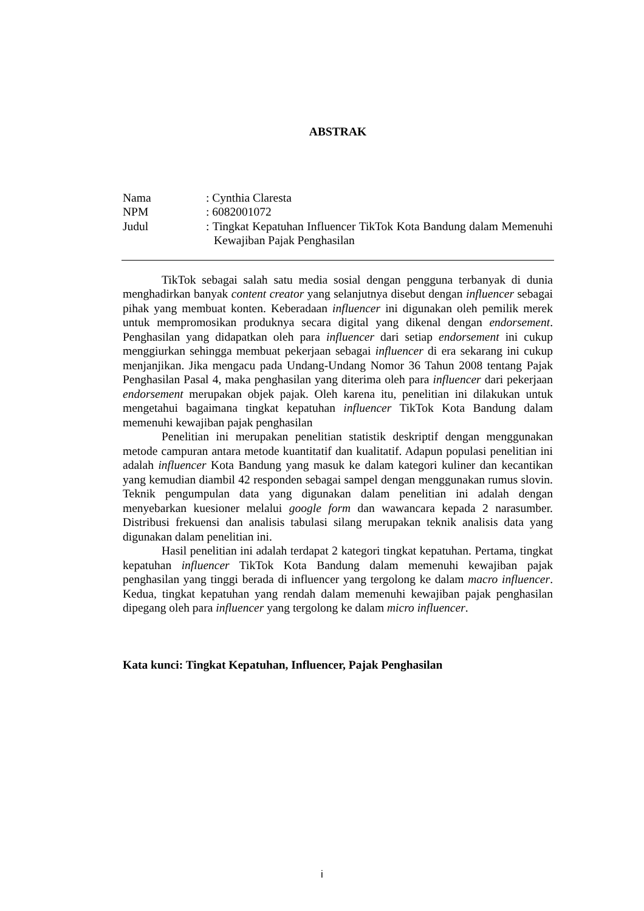ABSTRAK
Nama : Cynthia Claresta
NPM : 6082001072
Judul : Tingkat Kepatuhan Influencer TikTok Kota Bandung dalam Memenuhi Kewajiban Pajak Penghasilan
TikTok sebagai salah satu media sosial dengan pengguna terbanyak di dunia menghadirkan banyak content creator yang selanjutnya disebut dengan influencer sebagai pihak yang membuat konten. Keberadaan influencer ini digunakan oleh pemilik merek untuk mempromosikan produknya secara digital yang dikenal dengan endorsement. Penghasilan yang didapatkan oleh para influencer dari setiap endorsement ini cukup menggiurkan sehingga membuat pekerjaan sebagai influencer di era sekarang ini cukup menjanjikan. Jika mengacu pada Undang-Undang Nomor 36 Tahun 2008 tentang Pajak Penghasilan Pasal 4, maka penghasilan yang diterima oleh para influencer dari pekerjaan endorsement merupakan objek pajak. Oleh karena itu, penelitian ini dilakukan untuk mengetahui bagaimana tingkat kepatuhan influencer TikTok Kota Bandung dalam memenuhi kewajiban pajak penghasilan
Penelitian ini merupakan penelitian statistik deskriptif dengan menggunakan metode campuran antara metode kuantitatif dan kualitatif. Adapun populasi penelitian ini adalah influencer Kota Bandung yang masuk ke dalam kategori kuliner dan kecantikan yang kemudian diambil 42 responden sebagai sampel dengan menggunakan rumus slovin. Teknik pengumpulan data yang digunakan dalam penelitian ini adalah dengan menyebarkan kuesioner melalui google form dan wawancara kepada 2 narasumber. Distribusi frekuensi dan analisis tabulasi silang merupakan teknik analisis data yang digunakan dalam penelitian ini.
Hasil penelitian ini adalah terdapat 2 kategori tingkat kepatuhan. Pertama, tingkat kepatuhan influencer TikTok Kota Bandung dalam memenuhi kewajiban pajak penghasilan yang tinggi berada di influencer yang tergolong ke dalam macro influencer. Kedua, tingkat kepatuhan yang rendah dalam memenuhi kewajiban pajak penghasilan dipegang oleh para influencer yang tergolong ke dalam micro influencer.
Kata kunci: Tingkat Kepatuhan, Influencer, Pajak Penghasilan
i